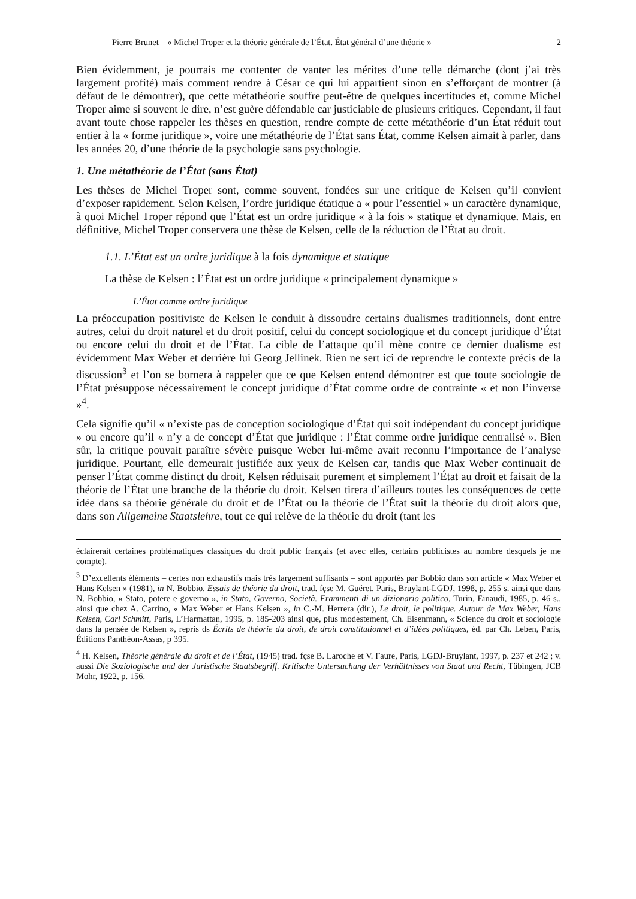Pierre Brunet – « Michel Troper et la théorie générale de l’État. État général d’une théorie » 2
Bien évidemment, je pourrais me contenter de vanter les mérites d’une telle démarche (dont j’ai très largement profité) mais comment rendre à César ce qui lui appartient sinon en s’efforçant de montrer (à défaut de le démontrer), que cette métathéorie souffre peut-être de quelques incertitudes et, comme Michel Troper aime si souvent le dire, n’est guère défendable car justiciable de plusieurs critiques. Cependant, il faut avant toute chose rappeler les thèses en question, rendre compte de cette métathéorie d’un État réduit tout entier à la « forme juridique », voire une métathéorie de l’État sans État, comme Kelsen aimait à parler, dans les années 20, d’une théorie de la psychologie sans psychologie.
1. Une métathéorie de l’État (sans État)
Les thèses de Michel Troper sont, comme souvent, fondées sur une critique de Kelsen qu’il convient d’exposer rapidement. Selon Kelsen, l’ordre juridique étatique a « pour l’essentiel » un caractère dynamique, à quoi Michel Troper répond que l’État est un ordre juridique « à la fois » statique et dynamique. Mais, en définitive, Michel Troper conservera une thèse de Kelsen, celle de la réduction de l’État au droit.
1.1. L’État est un ordre juridique à la fois dynamique et statique
La thèse de Kelsen : l’État est un ordre juridique « principalement dynamique »
L’État comme ordre juridique
La préoccupation positiviste de Kelsen le conduit à dissoudre certains dualismes traditionnels, dont entre autres, celui du droit naturel et du droit positif, celui du concept sociologique et du concept juridique d’État ou encore celui du droit et de l’État. La cible de l’attaque qu’il mène contre ce dernier dualisme est évidemment Max Weber et derrière lui Georg Jellinek. Rien ne sert ici de reprendre le contexte précis de la discussion<sup>3</sup> et l’on se bornera à rappeler que ce que Kelsen entend démontrer est que toute sociologie de l’État présuppose nécessairement le concept juridique d’État comme ordre de contrainte « et non l’inverse »<sup>4</sup>.
Cela signifie qu’il « n’existe pas de conception sociologique d’État qui soit indépendant du concept juridique » ou encore qu’il « n’y a de concept d’État que juridique : l’État comme ordre juridique centralisé ». Bien sûr, la critique pouvait paraître sévère puisque Weber lui-même avait reconnu l’importance de l’analyse juridique. Pourtant, elle demeurait justifiée aux yeux de Kelsen car, tandis que Max Weber continuait de penser l’État comme distinct du droit, Kelsen réduisait purement et simplement l’État au droit et faisait de la théorie de l’État une branche de la théorie du droit. Kelsen tirera d’ailleurs toutes les conséquences de cette idée dans sa théorie générale du droit et de l’État ou la théorie de l’État suit la théorie du droit alors que, dans son Allgemeine Staatslehre, tout ce qui relève de la théorie du droit (tant les
éclairerait certaines problématiques classiques du droit public français (et avec elles, certains publicistes au nombre desquels je me compte).
<sup>3</sup> D’excellents éléments – certes non exhaustifs mais très largement suffisants – sont apportés par Bobbio dans son article « Max Weber et Hans Kelsen » (1981), in N. Bobbio, Essais de théorie du droit, trad. fçse M. Guéret, Paris, Bruylant-LGDJ, 1998, p. 255 s. ainsi que dans N. Bobbio, « Stato, potere e governo », in Stato, Governo, Società. Frammenti di un dizionario politico, Turin, Einaudi, 1985, p. 46 s., ainsi que chez A. Carrino, « Max Weber et Hans Kelsen », in C.-M. Herrera (dir.), Le droit, le politique. Autour de Max Weber, Hans Kelsen, Carl Schmitt, Paris, L’Harmattan, 1995, p. 185-203 ainsi que, plus modestement, Ch. Eisenmann, « Science du droit et sociologie dans la pensée de Kelsen », repris ds Écrits de théorie du droit, de droit constitutionnel et d’idées politiques, éd. par Ch. Leben, Paris, Éditions Panthéon-Assas, p 395.
<sup>4</sup> H. Kelsen, Théorie générale du droit et de l’État, (1945) trad. fçse B. Laroche et V. Faure, Paris, LGDJ-Bruylant, 1997, p. 237 et 242 ; v. aussi Die Soziologische und der Juristische Staatsbegriff. Kritische Untersuchung der Verhältnisses von Staat und Recht, Tübingen, JCB Mohr, 1922, p. 156.